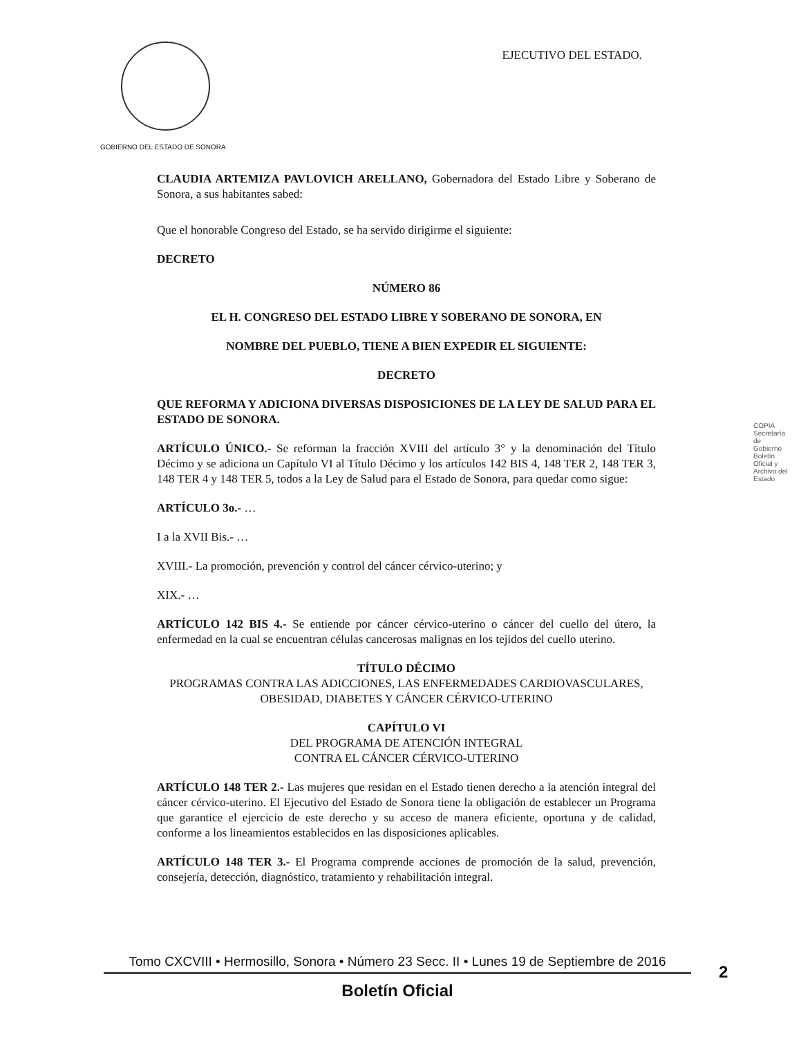GOBIERNO DEL ESTADO DE SONORA
EJECUTIVO DEL ESTADO.
CLAUDIA ARTEMIZA PAVLOVICH ARELLANO, Gobernadora del Estado Libre y Soberano de Sonora, a sus habitantes sabed:
Que el honorable Congreso del Estado, se ha servido dirigirme el siguiente:
DECRETO
NÚMERO 86
EL H. CONGRESO DEL ESTADO LIBRE Y SOBERANO DE SONORA, EN
NOMBRE DEL PUEBLO, TIENE A BIEN EXPEDIR EL SIGUIENTE:
DECRETO
QUE REFORMA Y ADICIONA DIVERSAS DISPOSICIONES DE LA LEY DE SALUD PARA EL ESTADO DE SONORA.
ARTÍCULO ÚNICO.- Se reforman la fracción XVIII del artículo 3° y la denominación del Título Décimo y se adiciona un Capítulo VI al Título Décimo y los artículos 142 BIS 4, 148 TER 2, 148 TER 3, 148 TER 4 y 148 TER 5, todos a la Ley de Salud para el Estado de Sonora, para quedar como sigue:
ARTÍCULO 3o.- …
I a la XVII Bis.- …
XVIII.- La promoción, prevención y control del cáncer cérvico-uterino; y
XIX.- …
ARTÍCULO 142 BIS 4.- Se entiende por cáncer cérvico-uterino o cáncer del cuello del útero, la enfermedad en la cual se encuentran células cancerosas malignas en los tejidos del cuello uterino.
TÍTULO DÉCIMO
PROGRAMAS CONTRA LAS ADICCIONES, LAS ENFERMEDADES CARDIOVASCULARES, OBESIDAD, DIABETES Y CÁNCER CÉRVICO-UTERINO
CAPÍTULO VI
DEL PROGRAMA DE ATENCIÓN INTEGRAL
CONTRA EL CÁNCER CÉRVICO-UTERINO
ARTÍCULO 148 TER 2.- Las mujeres que residan en el Estado tienen derecho a la atención integral del cáncer cérvico-uterino. El Ejecutivo del Estado de Sonora tiene la obligación de establecer un Programa que garantice el ejercicio de este derecho y su acceso de manera eficiente, oportuna y de calidad, conforme a los lineamientos establecidos en las disposiciones aplicables.
ARTÍCULO 148 TER 3.- El Programa comprende acciones de promoción de la salud, prevención, consejería, detección, diagnóstico, tratamiento y rehabilitación integral.
COPIA Secretaría de Gobierno Boletín Oficial y Archivo del Estado
Tomo CXCVIII • Hermosillo, Sonora • Número 23 Secc. II • Lunes 19 de Septiembre de 2016
Boletín Oficial
2